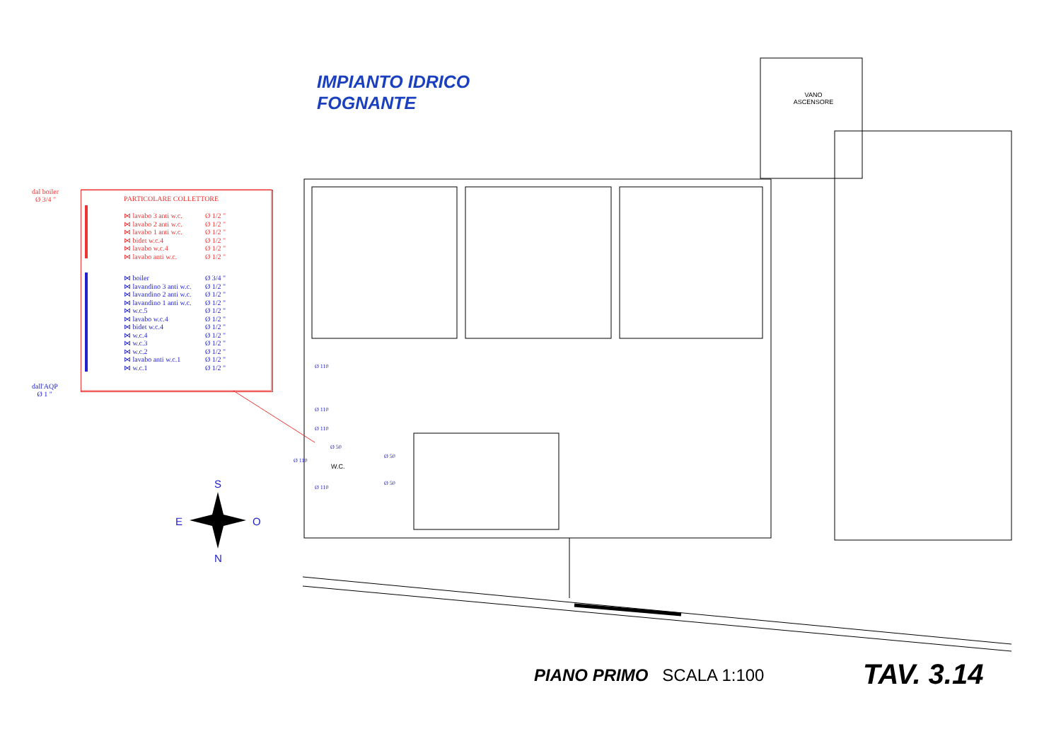IMPIANTO IDRICO
FOGNANTE
VANO
ASCENSORE
dal boiler
Ø 3/4 "
dall'AQP
Ø 1 "
PARTICOLARE COLLETTORE
⋈ lavabo 3 anti w.c. Ø 1/2 "
⋈ lavabo 2 anti w.c. Ø 1/2 "
⋈ lavabo 1 anti w.c. Ø 1/2 "
⋈ bidet w.c.4 Ø 1/2 "
⋈ lavabo w.c.4 Ø 1/2 "
⋈ lavabo anti w.c. Ø 1/2 "
⋈ boiler Ø 3/4 "
⋈ lavandino 3 anti w.c. Ø 1/2 "
⋈ lavandino 2 anti w.c. Ø 1/2 "
⋈ lavandino 1 anti w.c. Ø 1/2 "
⋈ w.c.5 Ø 1/2 "
⋈ lavabo w.c.4 Ø 1/2 "
⋈ bidet w.c.4 Ø 1/2 "
⋈ w.c.4 Ø 1/2 "
⋈ w.c.3 Ø 1/2 "
⋈ w.c.2 Ø 1/2 "
⋈ lavabo anti w.c.1 Ø 1/2 "
⋈ w.c.1 Ø 1/2 "
S
E O
N
Ø 110
Ø 110
Ø 110
Ø 110
Ø 110
Ø 50
Ø 50
Ø 50
W.C.
PIANO PRIMO SCALA 1:100 TAV. 3.14